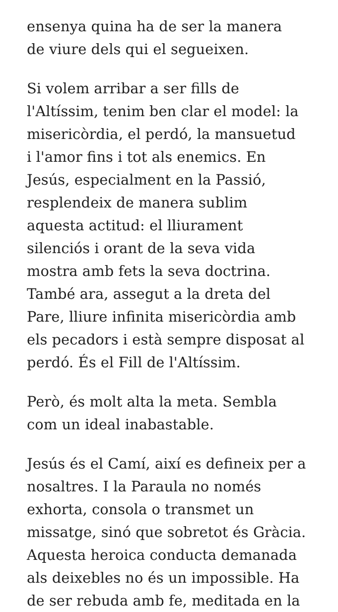ensenya quina ha de ser la manera
de viure dels qui el segueixen.
Si volem arribar a ser fills de
l'Altíssim, tenim ben clar el model: la
misericòrdia, el perdó, la mansuetud
i l'amor fins i tot als enemics. En
Jesús, especialment en la Passió,
resplendeix de manera sublim
aquesta actitud: el lliurament
silenciós i orant de la seva vida
mostra amb fets la seva doctrina.
També ara, assegut a la dreta del
Pare, lliure infinita misericòrdia amb
els pecadors i està sempre disposat al
perdó. És el Fill de l'Altíssim.
Però, és molt alta la meta. Sembla
com un ideal inabastable.
Jesús és el Camí, així es defineix per a
nosaltres. I la Paraula no només
exhorta, consola o transmet un
missatge, sinó que sobretot és Gràcia.
Aquesta heroica conducta demanada
als deixebles no és un impossible. Ha
de ser rebuda amb fe, meditada en la